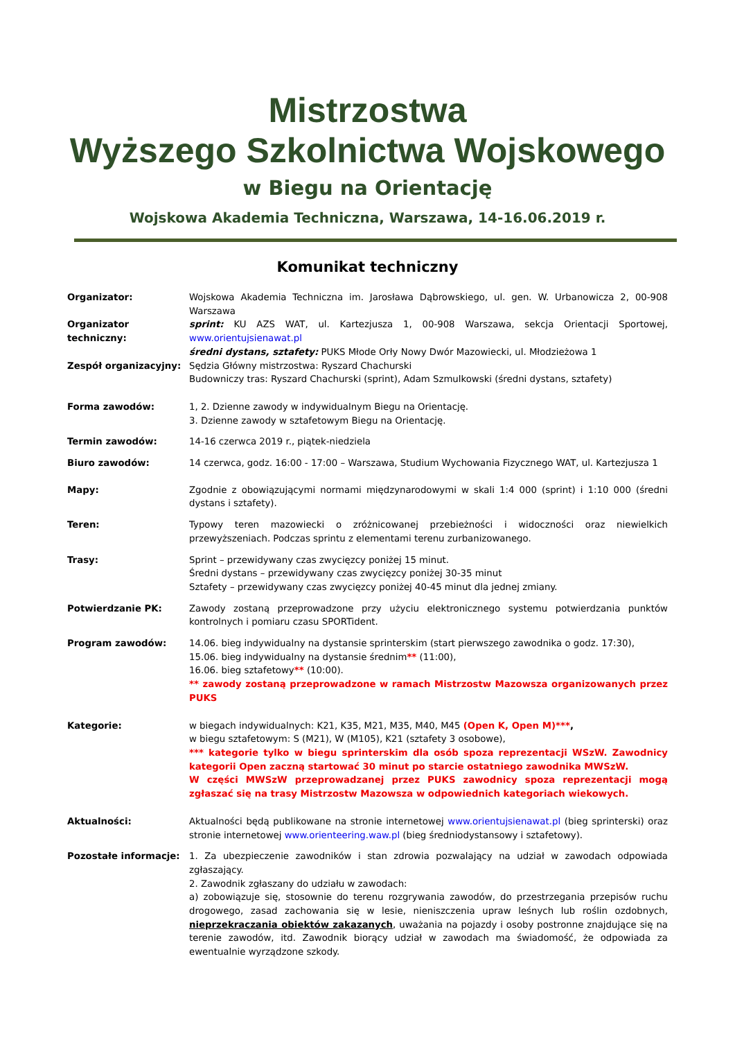Mistrzostwa
Wyższego Szkolnictwa Wojskowego
w Biegu na Orientację
Wojskowa Akademia Techniczna, Warszawa, 14-16.06.2019 r.
Komunikat techniczny
Organizator: Wojskowa Akademia Techniczna im. Jarosława Dąbrowskiego, ul. gen. W. Urbanowicza 2, 00-908 Warszawa
Organizator techniczny:
sprint: KU AZS WAT, ul. Kartezjusza 1, 00-908 Warszawa, sekcja Orientacji Sportowej, www.orientujsienawat.pl
średni dystans, sztafety: PUKS Młode Orły Nowy Dwór Mazowiecki, ul. Młodzieżowa 1
Zespół organizacyjny: Sędzia Główny mistrzostwa: Ryszard Chachurski
Budowniczy tras: Ryszard Chachurski (sprint), Adam Szmulkowski (średni dystans, sztafety)
Forma zawodów: 1, 2. Dzienne zawody w indywidualnym Biegu na Orientację.
3. Dzienne zawody w sztafetowym Biegu na Orientację.
Termin zawodów: 14-16 czerwca 2019 r., piątek-niedziela
Biuro zawodów: 14 czerwca, godz. 16:00 - 17:00 – Warszawa, Studium Wychowania Fizycznego WAT, ul. Kartezjusza 1
Mapy: Zgodnie z obowiązującymi normami międzynarodowymi w skali 1:4 000 (sprint) i 1:10 000 (średni dystans i sztafety).
Teren: Typowy teren mazowiecki o zróżnicowanej przebieżności i widoczności oraz niewielkich przewyższeniach. Podczas sprintu z elementami terenu zurbanizowanego.
Trasy: Sprint – przewidywany czas zwycięzcy poniżej 15 minut.
Średni dystans – przewidywany czas zwycięzcy poniżej 30-35 minut
Sztafety – przewidywany czas zwycięzcy poniżej 40-45 minut dla jednej zmiany.
Potwierdzanie PK: Zawody zostaną przeprowadzone przy użyciu elektronicznego systemu potwierdzania punktów kontrolnych i pomiaru czasu SPORTident.
Program zawodów: 14.06. bieg indywidualny na dystansie sprinterskim (start pierwszego zawodnika o godz. 17:30),
15.06. bieg indywidualny na dystansie średnim** (11:00),
16.06. bieg sztafetowy** (10:00).
** zawody zostaną przeprowadzone w ramach Mistrzostw Mazowsza organizowanych przez PUKS
Kategorie: w biegach indywidualnych: K21, K35, M21, M35, M40, M45 (Open K, Open M)***,
w biegu sztafetowym: S (M21), W (M105), K21 (sztafety 3 osobowe),
*** kategorie tylko w biegu sprinterskim dla osób spoza reprezentacji WSzW. Zawodnicy kategorii Open zaczną startować 30 minut po starcie ostatniego zawodnika MWSzW.
W części MWSzW przeprowadzanej przez PUKS zawodnicy spoza reprezentacji mogą zgłaszać się na trasy Mistrzostw Mazowsza w odpowiednich kategoriach wiekowych.
Aktualności: Aktualności będą publikowane na stronie internetowej www.orientujsienawat.pl (bieg sprinterski) oraz stronie internetowej www.orienteering.waw.pl (bieg średniodystansowy i sztafetowy).
Pozostałe informacje: 1. Za ubezpieczenie zawodników i stan zdrowia pozwalający na udział w zawodach odpowiada zgłaszający.
2. Zawodnik zgłaszany do udziału w zawodach:
a) zobowiązuje się, stosownie do terenu rozgrywania zawodów, do przestrzegania przepisów ruchu drogowego, zasad zachowania się w lesie, nieniszczenia upraw leśnych lub roślin ozdobnych, nieprzekraczania obiektów zakazanych, uważania na pojazdy i osoby postronne znajdujące się na terenie zawodów, itd. Zawodnik biorący udział w zawodach ma świadomość, że odpowiada za ewentualnie wyrządzone szkody.